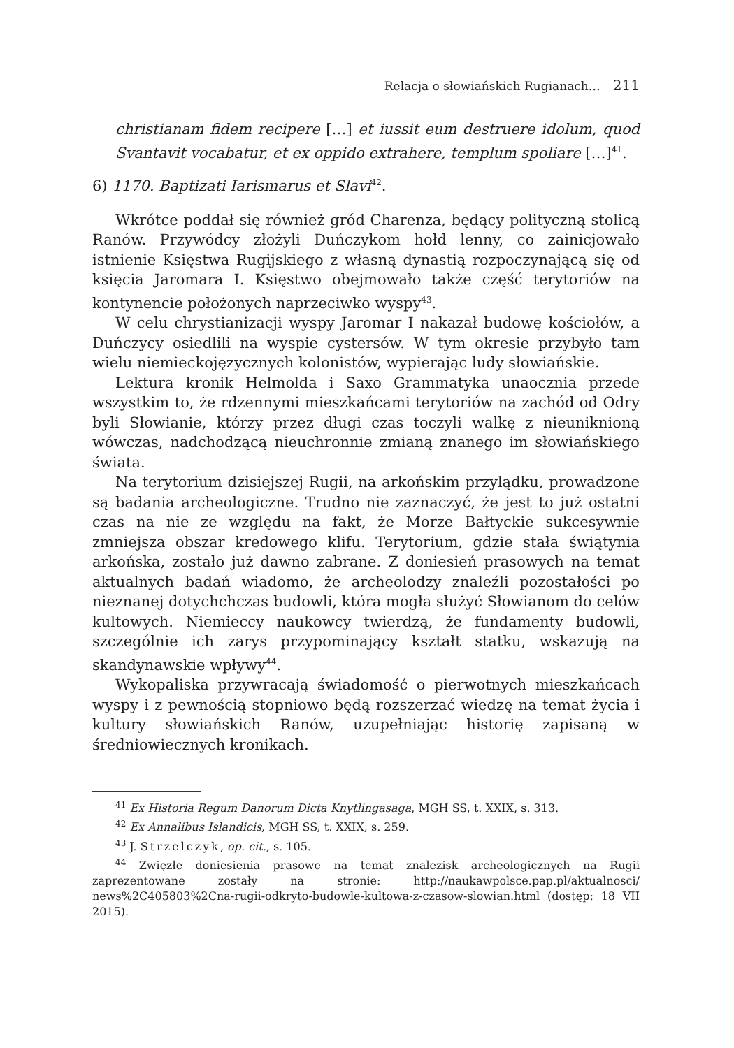Relacja o słowiańskich Rugianach… 211
christianam fidem recipere […] et iussit eum destruere idolum, quod Svantavit vocabatur, et ex oppido extrahere, templum spoliare […]<sup>41</sup>.
6) 1170. Baptizati Iarismarus et Slavi<sup>42</sup>.
Wkrótce poddał się również gród Charenza, będący polityczną stolicą Ranów. Przywódcy złożyli Duńczykom hołd lenny, co zainicjowało istnienie Księstwa Rugijskiego z własną dynastią rozpoczynającą się od księcia Jaromara I. Księstwo obejmowało także część terytoriów na kontynencie położonych naprzeciwko wyspy<sup>43</sup>.
W celu chrystianizacji wyspy Jaromar I nakazał budowę kościołów, a Duńczycy osiedlili na wyspie cystersów. W tym okresie przybyło tam wielu niemieckojęzycznych kolonistów, wypierając ludy słowiańskie.
Lektura kronik Helmolda i Saxo Grammatyka unaocznia przede wszystkim to, że rdzennymi mieszkańcami terytoriów na zachód od Odry byli Słowianie, którzy przez długi czas toczyli walkę z nieuniknioną wówczas, nadchodzącą nieuchronnie zmianą znanego im słowiańskiego świata.
Na terytorium dzisiejszej Rugii, na arkońskim przylądku, prowadzone są badania archeologiczne. Trudno nie zaznaczyć, że jest to już ostatni czas na nie ze względu na fakt, że Morze Bałtyckie sukcesywnie zmniejsza obszar kredowego klifu. Terytorium, gdzie stała świątynia arkońska, zostało już dawno zabrane. Z doniesień prasowych na temat aktualnych badań wiadomo, że archeolodzy znaleźli pozostałości po nieznanej dotychchczas budowli, która mogła służyć Słowianom do celów kultowych. Niemieccy naukowcy twierdzą, że fundamenty budowli, szczególnie ich zarys przypominający kształt statku, wskazują na skandynawskie wpływy<sup>44</sup>.
Wykopaliska przywracają świadomość o pierwotnych mieszkańcach wyspy i z pewnością stopniowo będą rozszerzać wiedzę na temat życia i kultury słowiańskich Ranów, uzupełniając historię zapisaną w średniowiecznych kronikach.
<sup>41</sup> Ex Historia Regum Danorum Dicta Knytlingasaga, MGH SS, t. XXIX, s. 313.
<sup>42</sup> Ex Annalibus Islandicis, MGH SS, t. XXIX, s. 259.
<sup>43</sup> J. Strzelczyk, op. cit., s. 105.
<sup>44</sup> Zwięzłe doniesienia prasowe na temat znalezisk archeologicznych na Rugii zaprezentowane zostały na stronie: http://naukawpolsce.pap.pl/aktualnosci/ news%2C405803%2Cna-rugii-odkryto-budowle-kultowa-z-czasow-slowian.html (dostęp: 18 VII 2015).